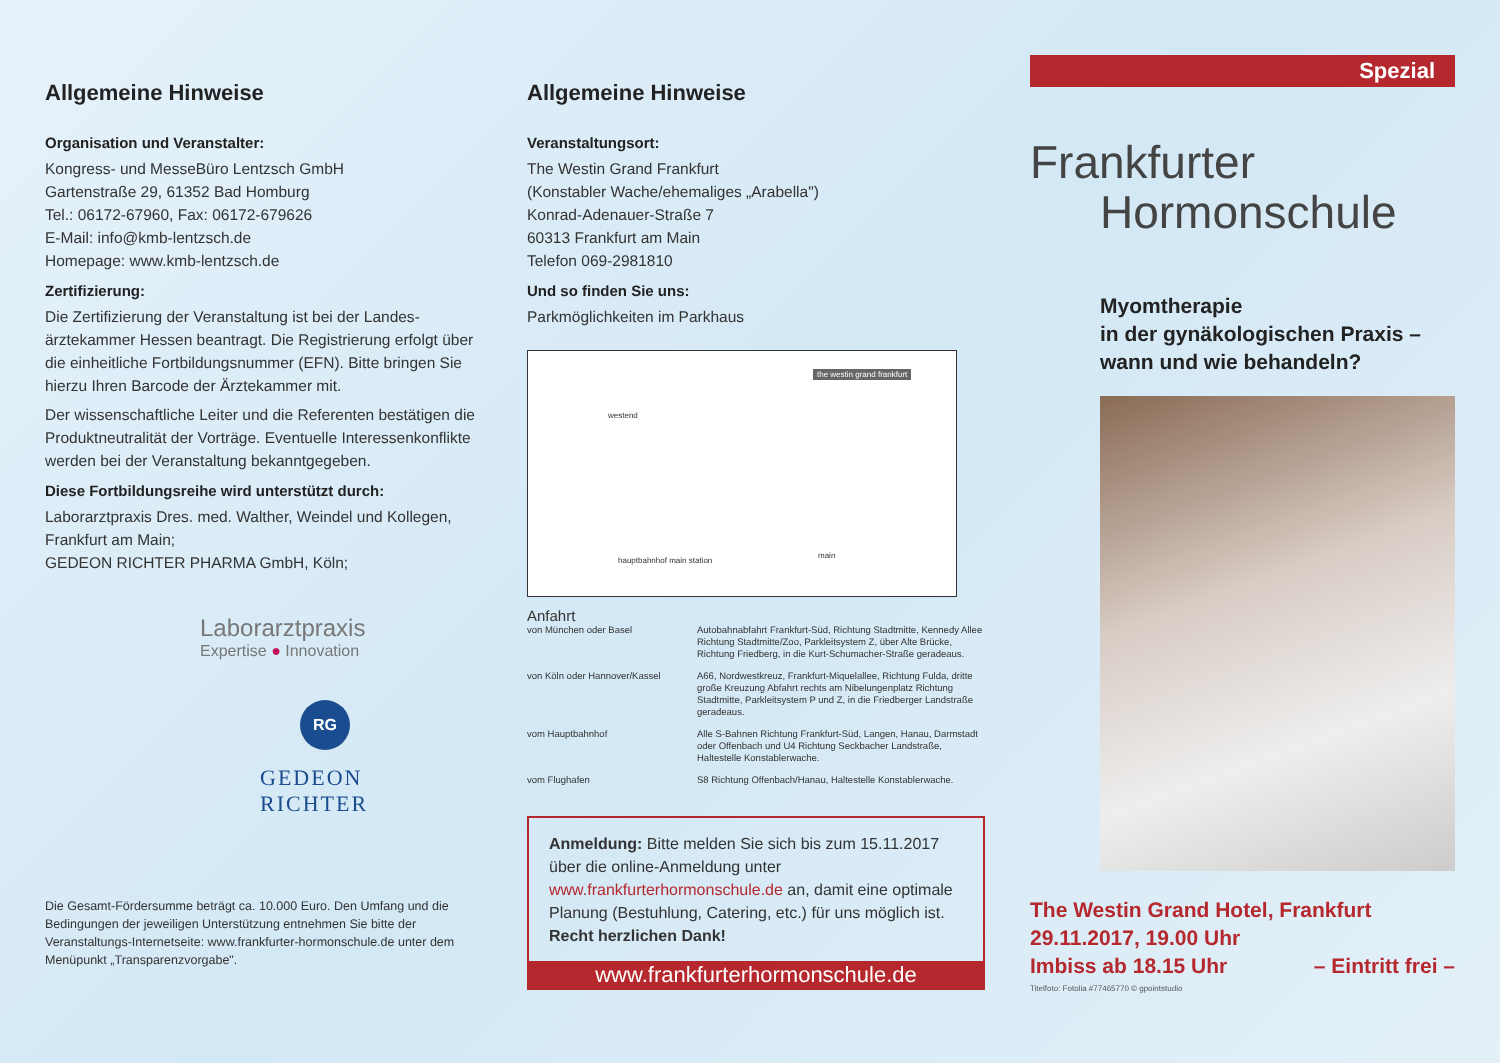Allgemeine Hinweise
Organisation und Veranstalter:
Kongress- und MesseBüro Lentzsch GmbH
Gartenstraße 29, 61352 Bad Homburg
Tel.: 06172-67960, Fax: 06172-679626
E-Mail: info@kmb-lentzsch.de
Homepage: www.kmb-lentzsch.de
Zertifizierung:
Die Zertifizierung der Veranstaltung ist bei der Landes­ärztekammer Hessen beantragt. Die Registrierung erfolgt über die einheitliche Fortbildungsnummer (EFN). Bitte bringen Sie hierzu Ihren Barcode der Ärztekammer mit.
Der wissenschaftliche Leiter und die Referenten bestä­tigen die Produktneutralität der Vorträge. Eventuelle Interessenkonflikte werden bei der Veranstaltung bekanntgegeben.
Diese Fortbildungsreihe wird unterstützt durch:
Laborarztpraxis Dres. med. Walther, Weindel und Kollegen, Frankfurt am Main;
GEDEON RICHTER PHARMA GmbH, Köln;
Laborarztpraxis
Expertise ● Innovation
RG
GEDEON RICHTER
Die Gesamt-Fördersumme beträgt ca. 10.000 Euro. Den Umfang und die Bedingungen der jeweiligen Unterstützung entnehmen Sie bitte der Veranstaltungs-Internetseite: www.frankfurter-hormonschule.de unter dem Menüpunkt „Transparenzvorgabe".
Allgemeine Hinweise
Veranstaltungsort:
The Westin Grand Frankfurt
(Konstabler Wache/ehemaliges „Arabella")
Konrad-Adenauer-Straße 7
60313 Frankfurt am Main
Telefon 069-2981810
Und so finden Sie uns:
Parkmöglichkeiten im Parkhaus
the westin grand frankfurt
westend
main
hauptbahnhof main station
Anfahrt
von München oder Basel Autobahnabfahrt Frankfurt-Süd, Richtung Stadtmitte, Kennedy Allee Richtung Stadtmitte/Zoo, Parkleitsystem Z, über Alte Brücke, Richtung Friedberg, in die Kurt-Schumacher-Straße geradeaus. von Köln oder Hannover/Kassel A66, Nordwestkreuz, Frankfurt-Miquelallee, Richtung Fulda, dritte große Kreuzung Abfahrt rechts am Nibelungenplatz Richtung Stadtmitte, Parkleitsystem P und Z, in die Friedberger Landstraße geradeaus. vom Hauptbahnhof Alle S-Bahnen Richtung Frankfurt-Süd, Langen, Hanau, Darmstadt oder Offenbach und U4 Richtung Seckbacher Landstraße, Haltestelle Konstablerwache. vom Flughafen S8 Richtung Offenbach/Hanau, Haltestelle Konstablerwache.
Anmeldung: Bitte melden Sie sich bis zum 15.11.2017 über die online-Anmeldung unter www.frankfurterhormonschule.de an, damit eine optimale Planung (Bestuhlung, Catering, etc.) für uns möglich ist. Recht herzlichen Dank!
www.frankfurterhormonschule.de
Spezial
Frankfurter
Hormonschule
Myomtherapie
in der gynäkologischen Praxis –
wann und wie behandeln?
The Westin Grand Hotel, Frankfurt
29.11.2017, 19.00 Uhr
Imbiss ab 18.15 Uhr – Eintritt frei –
Titelfoto: Fotolia #77465770 © gpointstudio